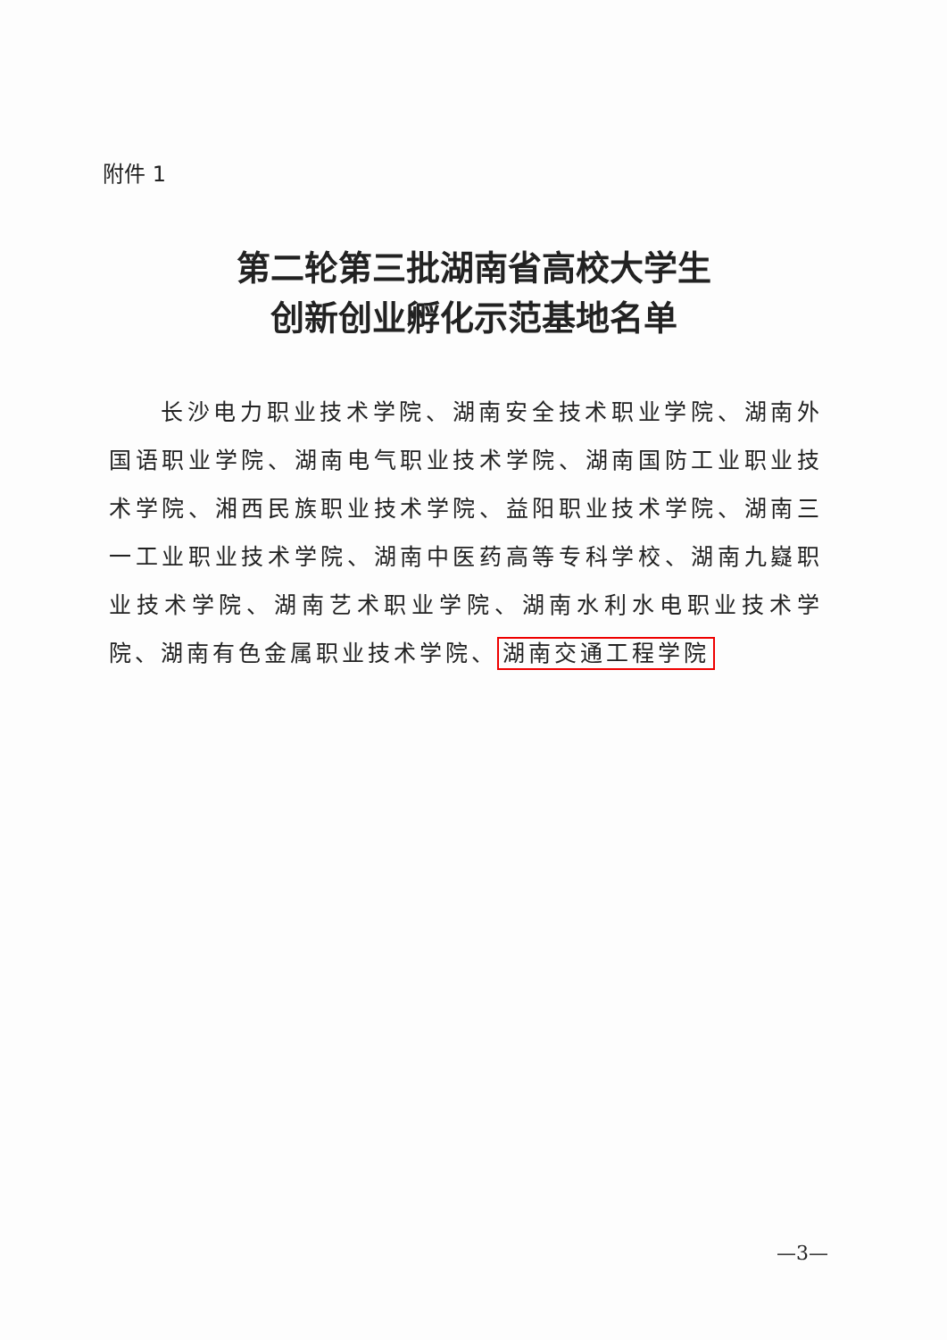附件 1
第二轮第三批湖南省高校大学生
创新创业孵化示范基地名单
长沙电力职业技术学院、湖南安全技术职业学院、湖南外国语职业学院、湖南电气职业技术学院、湖南国防工业职业技术学院、湘西民族职业技术学院、益阳职业技术学院、湖南三一工业职业技术学院、湖南中医药高等专科学校、湖南九嶷职业技术学院、湖南艺术职业学院、湖南水利水电职业技术学院、湖南有色金属职业技术学院、 湖南交通工程学院
—3—